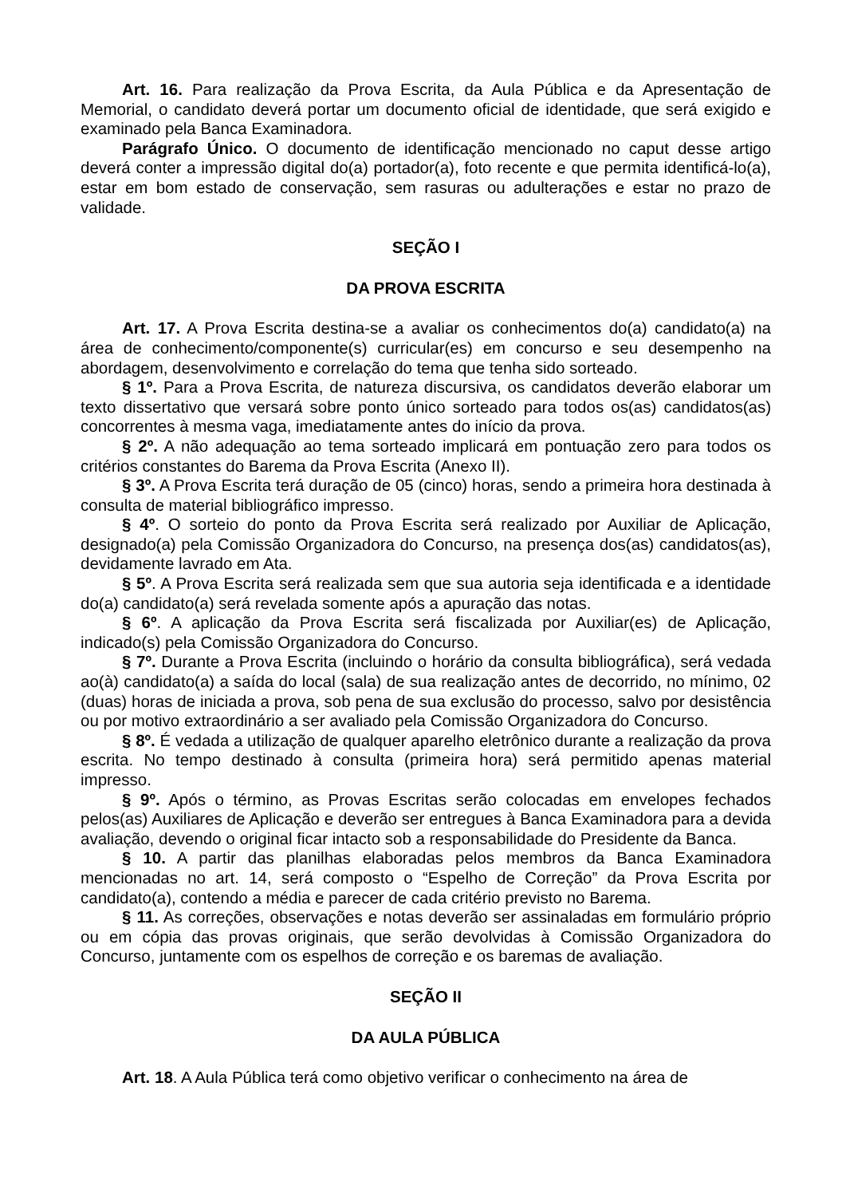Art. 16. Para realização da Prova Escrita, da Aula Pública e da Apresentação de Memorial, o candidato deverá portar um documento oficial de identidade, que será exigido e examinado pela Banca Examinadora.
Parágrafo Único. O documento de identificação mencionado no caput desse artigo deverá conter a impressão digital do(a) portador(a), foto recente e que permita identificá-lo(a), estar em bom estado de conservação, sem rasuras ou adulterações e estar no prazo de validade.
SEÇÃO I
DA PROVA ESCRITA
Art. 17. A Prova Escrita destina-se a avaliar os conhecimentos do(a) candidato(a) na área de conhecimento/componente(s) curricular(es) em concurso e seu desempenho na abordagem, desenvolvimento e correlação do tema que tenha sido sorteado.
§ 1º. Para a Prova Escrita, de natureza discursiva, os candidatos deverão elaborar um texto dissertativo que versará sobre ponto único sorteado para todos os(as) candidatos(as) concorrentes à mesma vaga, imediatamente antes do início da prova.
§ 2º. A não adequação ao tema sorteado implicará em pontuação zero para todos os critérios constantes do Barema da Prova Escrita (Anexo II).
§ 3º. A Prova Escrita terá duração de 05 (cinco) horas, sendo a primeira hora destinada à consulta de material bibliográfico impresso.
§ 4º. O sorteio do ponto da Prova Escrita será realizado por Auxiliar de Aplicação, designado(a) pela Comissão Organizadora do Concurso, na presença dos(as) candidatos(as), devidamente lavrado em Ata.
§ 5º. A Prova Escrita será realizada sem que sua autoria seja identificada e a identidade do(a) candidato(a) será revelada somente após a apuração das notas.
§ 6º. A aplicação da Prova Escrita será fiscalizada por Auxiliar(es) de Aplicação, indicado(s) pela Comissão Organizadora do Concurso.
§ 7º. Durante a Prova Escrita (incluindo o horário da consulta bibliográfica), será vedada ao(à) candidato(a) a saída do local (sala) de sua realização antes de decorrido, no mínimo, 02 (duas) horas de iniciada a prova, sob pena de sua exclusão do processo, salvo por desistência ou por motivo extraordinário a ser avaliado pela Comissão Organizadora do Concurso.
§ 8º. É vedada a utilização de qualquer aparelho eletrônico durante a realização da prova escrita. No tempo destinado à consulta (primeira hora) será permitido apenas material impresso.
§ 9º. Após o término, as Provas Escritas serão colocadas em envelopes fechados pelos(as) Auxiliares de Aplicação e deverão ser entregues à Banca Examinadora para a devida avaliação, devendo o original ficar intacto sob a responsabilidade do Presidente da Banca.
§ 10. A partir das planilhas elaboradas pelos membros da Banca Examinadora mencionadas no art. 14, será composto o “Espelho de Correção” da Prova Escrita por candidato(a), contendo a média e parecer de cada critério previsto no Barema.
§ 11. As correções, observações e notas deverão ser assinaladas em formulário próprio ou em cópia das provas originais, que serão devolvidas à Comissão Organizadora do Concurso, juntamente com os espelhos de correção e os baremas de avaliação.
SEÇÃO II
DA AULA PÚBLICA
Art. 18. A Aula Pública terá como objetivo verificar o conhecimento na área de